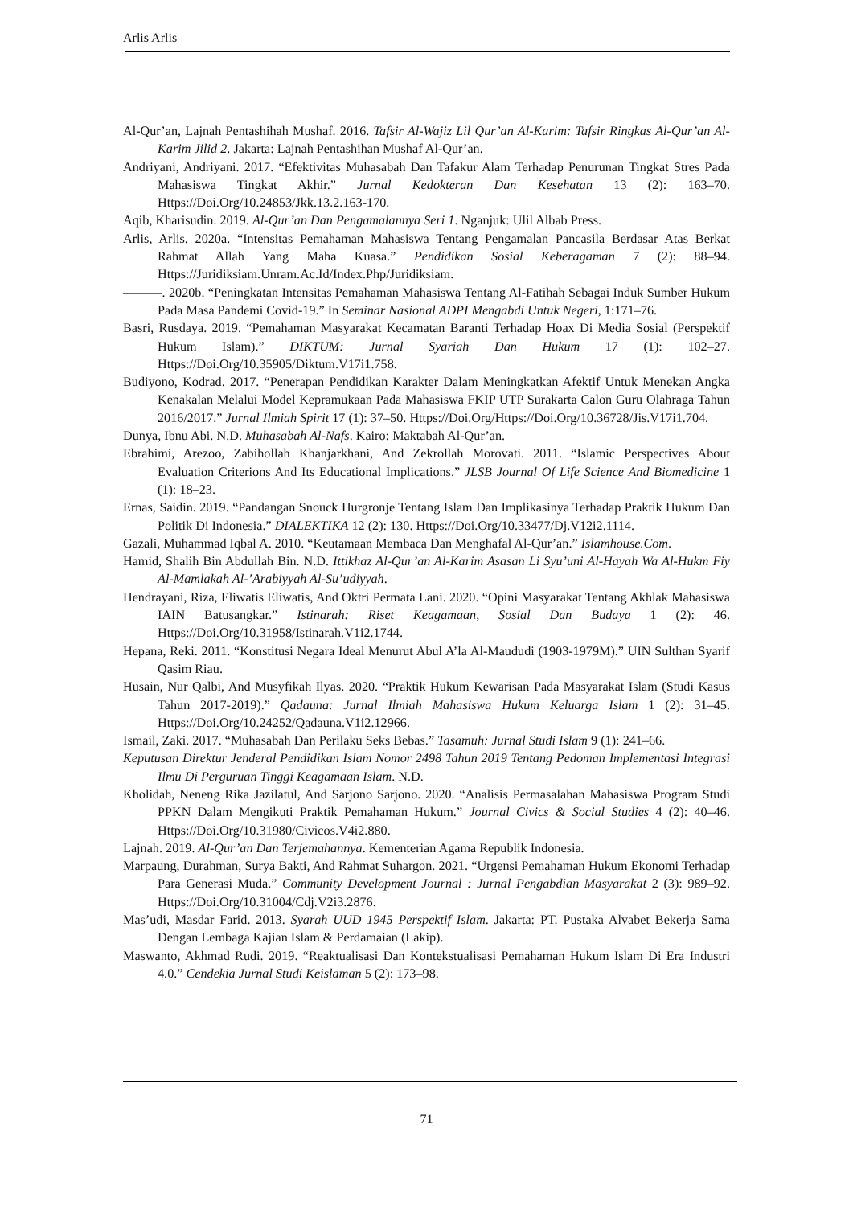Arlis Arlis
Al-Qur’an, Lajnah Pentashihah Mushaf. 2016. Tafsir Al-Wajiz Lil Qur’an Al-Karim: Tafsir Ringkas Al-Qur’an Al-Karim Jilid 2. Jakarta: Lajnah Pentashihan Mushaf Al-Qur’an.
Andriyani, Andriyani. 2017. “Efektivitas Muhasabah Dan Tafakur Alam Terhadap Penurunan Tingkat Stres Pada Mahasiswa Tingkat Akhir.” Jurnal Kedokteran Dan Kesehatan 13 (2): 163–70. Https://Doi.Org/10.24853/Jkk.13.2.163-170.
Aqib, Kharisudin. 2019. Al-Qur’an Dan Pengamalannya Seri 1. Nganjuk: Ulil Albab Press.
Arlis, Arlis. 2020a. “Intensitas Pemahaman Mahasiswa Tentang Pengamalan Pancasila Berdasar Atas Berkat Rahmat Allah Yang Maha Kuasa.” Pendidikan Sosial Keberagaman 7 (2): 88–94. Https://Juridiksiam.Unram.Ac.Id/Index.Php/Juridiksiam.
———. 2020b. “Peningkatan Intensitas Pemahaman Mahasiswa Tentang Al-Fatihah Sebagai Induk Sumber Hukum Pada Masa Pandemi Covid-19.” In Seminar Nasional ADPI Mengabdi Untuk Negeri, 1:171–76.
Basri, Rusdaya. 2019. “Pemahaman Masyarakat Kecamatan Baranti Terhadap Hoax Di Media Sosial (Perspektif Hukum Islam).” DIKTUM: Jurnal Syariah Dan Hukum 17 (1): 102–27. Https://Doi.Org/10.35905/Diktum.V17i1.758.
Budiyono, Kodrad. 2017. “Penerapan Pendidikan Karakter Dalam Meningkatkan Afektif Untuk Menekan Angka Kenakalan Melalui Model Kepramukaan Pada Mahasiswa FKIP UTP Surakarta Calon Guru Olahraga Tahun 2016/2017.” Jurnal Ilmiah Spirit 17 (1): 37–50. Https://Doi.Org/Https://Doi.Org/10.36728/Jis.V17i1.704.
Dunya, Ibnu Abi. N.D. Muhasabah Al-Nafs. Kairo: Maktabah Al-Qur’an.
Ebrahimi, Arezoo, Zabihollah Khanjarkhani, And Zekrollah Morovati. 2011. “Islamic Perspectives About Evaluation Criterions And Its Educational Implications.” JLSB Journal Of Life Science And Biomedicine 1 (1): 18–23.
Ernas, Saidin. 2019. “Pandangan Snouck Hurgronje Tentang Islam Dan Implikasinya Terhadap Praktik Hukum Dan Politik Di Indonesia.” DIALEKTIKA 12 (2): 130. Https://Doi.Org/10.33477/Dj.V12i2.1114.
Gazali, Muhammad Iqbal A. 2010. “Keutamaan Membaca Dan Menghafal Al-Qur’an.” Islamhouse.Com.
Hamid, Shalih Bin Abdullah Bin. N.D. Ittikhaz Al-Qur’an Al-Karim Asasan Li Syu’uni Al-Hayah Wa Al-Hukm Fiy Al-Mamlakah Al-’Arabiyyah Al-Su’udiyyah.
Hendrayani, Riza, Eliwatis Eliwatis, And Oktri Permata Lani. 2020. “Opini Masyarakat Tentang Akhlak Mahasiswa IAIN Batusangkar.” Istinarah: Riset Keagamaan, Sosial Dan Budaya 1 (2): 46. Https://Doi.Org/10.31958/Istinarah.V1i2.1744.
Hepana, Reki. 2011. “Konstitusi Negara Ideal Menurut Abul A’la Al-Maududi (1903-1979M).” UIN Sulthan Syarif Qasim Riau.
Husain, Nur Qalbi, And Musyfikah Ilyas. 2020. “Praktik Hukum Kewarisan Pada Masyarakat Islam (Studi Kasus Tahun 2017-2019).” Qadauna: Jurnal Ilmiah Mahasiswa Hukum Keluarga Islam 1 (2): 31–45. Https://Doi.Org/10.24252/Qadauna.V1i2.12966.
Ismail, Zaki. 2017. “Muhasabah Dan Perilaku Seks Bebas.” Tasamuh: Jurnal Studi Islam 9 (1): 241–66.
Keputusan Direktur Jenderal Pendidikan Islam Nomor 2498 Tahun 2019 Tentang Pedoman Implementasi Integrasi Ilmu Di Perguruan Tinggi Keagamaan Islam. N.D.
Kholidah, Neneng Rika Jazilatul, And Sarjono Sarjono. 2020. “Analisis Permasalahan Mahasiswa Program Studi PPKN Dalam Mengikuti Praktik Pemahaman Hukum.” Journal Civics & Social Studies 4 (2): 40–46. Https://Doi.Org/10.31980/Civicos.V4i2.880.
Lajnah. 2019. Al-Qur’an Dan Terjemahannya. Kementerian Agama Republik Indonesia.
Marpaung, Durahman, Surya Bakti, And Rahmat Suhargon. 2021. “Urgensi Pemahaman Hukum Ekonomi Terhadap Para Generasi Muda.” Community Development Journal : Jurnal Pengabdian Masyarakat 2 (3): 989–92. Https://Doi.Org/10.31004/Cdj.V2i3.2876.
Mas’udi, Masdar Farid. 2013. Syarah UUD 1945 Perspektif Islam. Jakarta: PT. Pustaka Alvabet Bekerja Sama Dengan Lembaga Kajian Islam & Perdamaian (Lakip).
Maswanto, Akhmad Rudi. 2019. “Reaktualisasi Dan Kontekstualisasi Pemahaman Hukum Islam Di Era Industri 4.0.” Cendekia Jurnal Studi Keislaman 5 (2): 173–98.
71